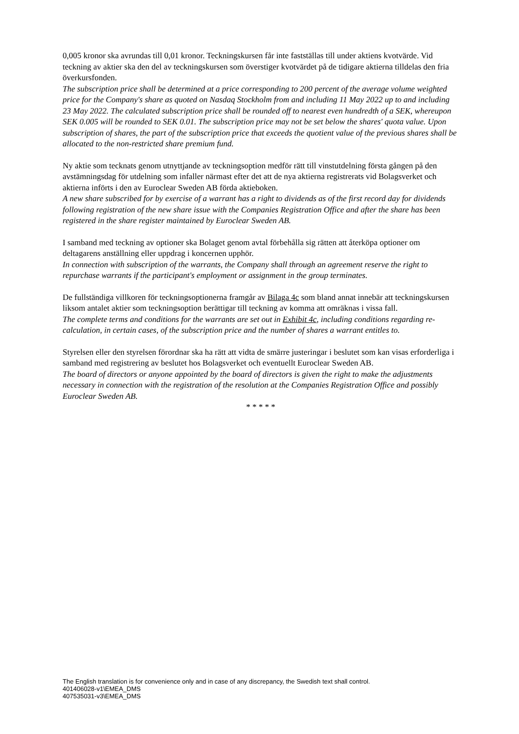0,005 kronor ska avrundas till 0,01 kronor. Teckningskursen får inte fastställas till under aktiens kvotvärde. Vid teckning av aktier ska den del av teckningskursen som överstiger kvotvärdet på de tidigare aktierna tilldelas den fria överkursfonden.
The subscription price shall be determined at a price corresponding to 200 percent of the average volume weighted price for the Company's share as quoted on Nasdaq Stockholm from and including 11 May 2022 up to and including 23 May 2022. The calculated subscription price shall be rounded off to nearest even hundredth of a SEK, whereupon SEK 0.005 will be rounded to SEK 0.01. The subscription price may not be set below the shares' quota value. Upon subscription of shares, the part of the subscription price that exceeds the quotient value of the previous shares shall be allocated to the non-restricted share premium fund.
Ny aktie som tecknats genom utnyttjande av teckningsoption medför rätt till vinstutdelning första gången på den avstämningsdag för utdelning som infaller närmast efter det att de nya aktierna registrerats vid Bolagsverket och aktierna införts i den av Euroclear Sweden AB förda aktieboken.
A new share subscribed for by exercise of a warrant has a right to dividends as of the first record day for dividends following registration of the new share issue with the Companies Registration Office and after the share has been registered in the share register maintained by Euroclear Sweden AB.
I samband med teckning av optioner ska Bolaget genom avtal förbehålla sig rätten att återköpa optioner om deltagarens anställning eller uppdrag i koncernen upphör.
In connection with subscription of the warrants, the Company shall through an agreement reserve the right to repurchase warrants if the participant's employment or assignment in the group terminates.
De fullständiga villkoren för teckningsoptionerna framgår av Bilaga 4c som bland annat innebär att teckningskursen liksom antalet aktier som teckningsoption berättigar till teckning av komma att omräknas i vissa fall.
The complete terms and conditions for the warrants are set out in Exhibit 4c, including conditions regarding re-calculation, in certain cases, of the subscription price and the number of shares a warrant entitles to.
Styrelsen eller den styrelsen förordnar ska ha rätt att vidta de smärre justeringar i beslutet som kan visas erforderliga i samband med registrering av beslutet hos Bolagsverket och eventuellt Euroclear Sweden AB.
The board of directors or anyone appointed by the board of directors is given the right to make the adjustments necessary in connection with the registration of the resolution at the Companies Registration Office and possibly Euroclear Sweden AB.
* * * * *
The English translation is for convenience only and in case of any discrepancy, the Swedish text shall control.
401406028-v1\EMEA_DMS
407535031-v3\EMEA_DMS